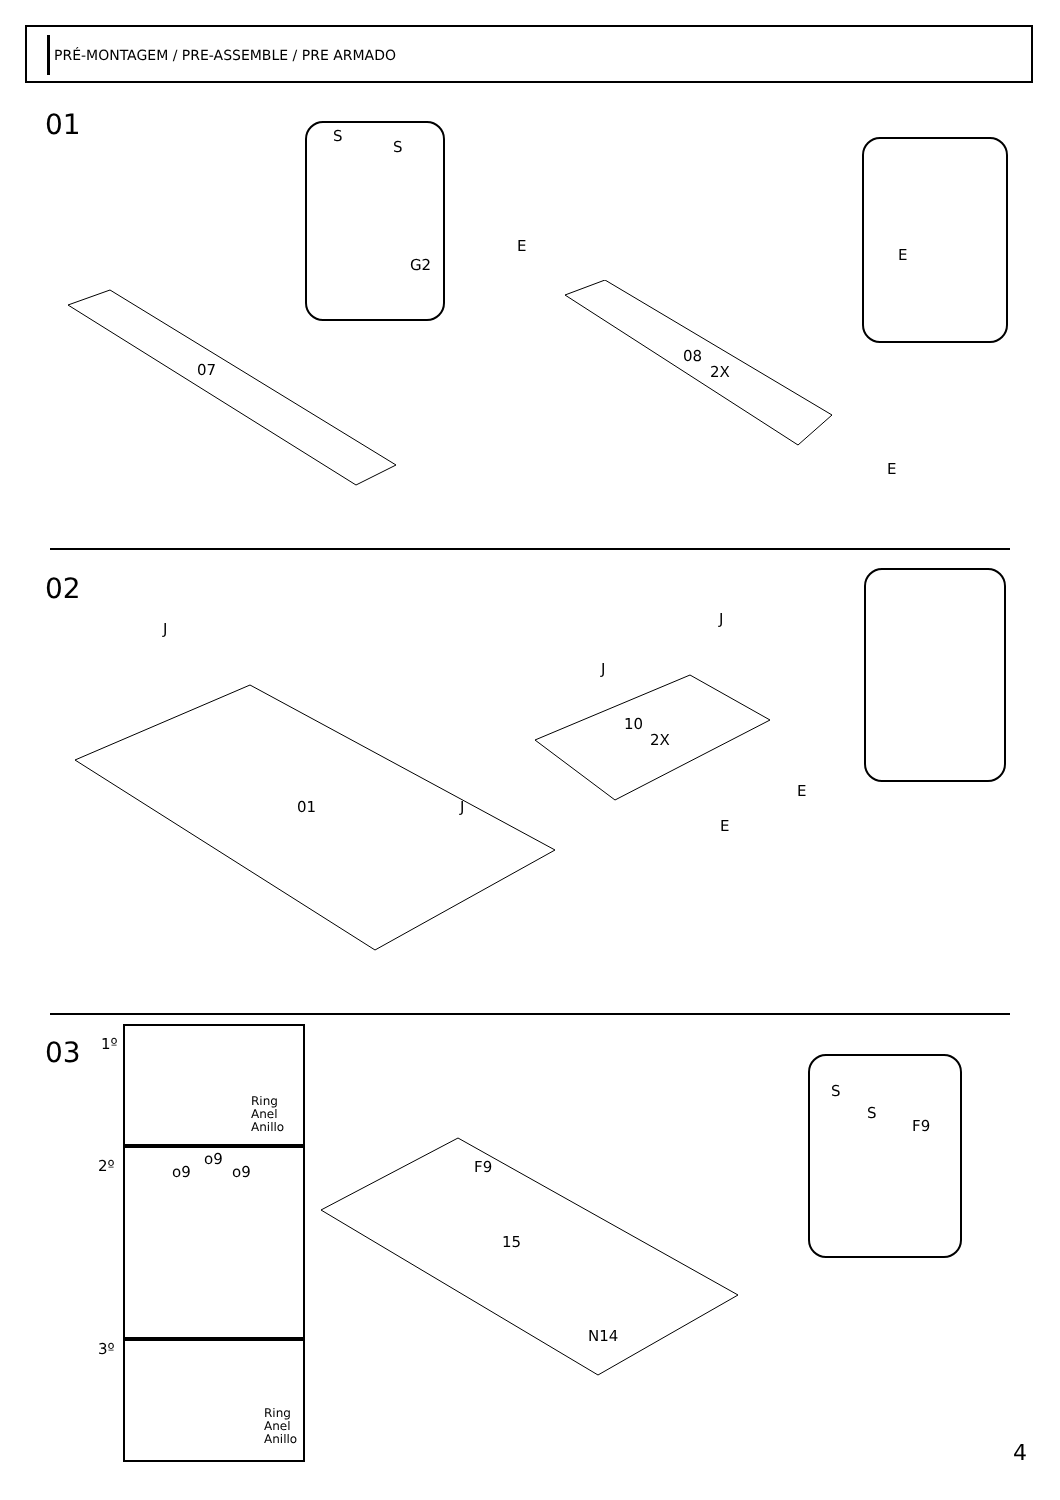PRÉ-MONTAGEM / PRE-ASSEMBLE / PRE ARMADO
01 S
S
G2
07
E
08
2X
E
E
02
J
J
J
J
10
2X
01
E
E
03 1º
2º
3º
Ring
Anel
Anillo
o9
o9 o9
Ring
Anel
Anillo
F9
15
N14
S
S
F9
4